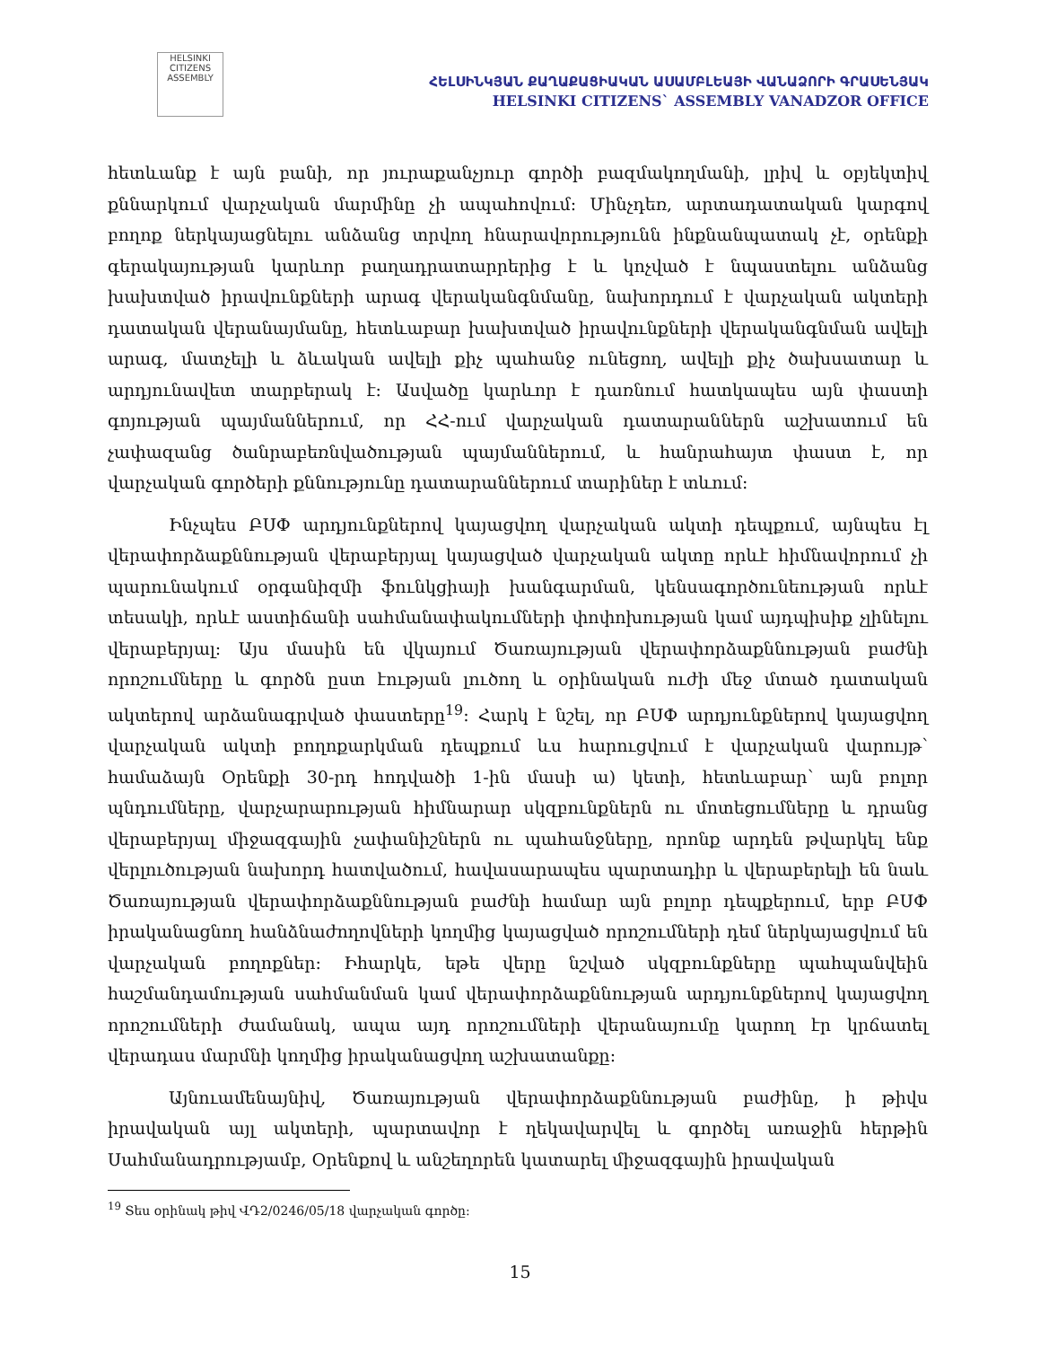HELSINKI CITIZENS ASSEMBLY
ՀԵԼՍԻՆԿՅԱՆ ՔԱՂԱՔԱՑԻԱԿԱՆ ԱՍԱՄԲԼԵԱՅԻ ՎԱՆԱՁՈՐԻ ԳՐԱՍԵՆՅԱԿ
HELSINKI CITIZENS` ASSEMBLY VANADZOR OFFICE
հետևանք է այն բանի, որ յուրաքանչյուր գործի բազմակողմանի, լրիվ և օբյեկտիվ քննարկում վարչական մարմինը չի ապահովում: Մինչդեռ, արտադատական կարգով բողոք ներկայացնելու անձանց տրվող հնարավորությունն ինքնանպատակ չէ, օրենքի գերակայության կարևոր բաղադրատարրերից է և կոչված է նպաստելու անձանց խախտված իրավունքների արագ վերականգնմանը, նախորդում է վարչական ակտերի դատական վերանայմանը, հետևաբար խախտված իրավունքների վերականգնման ավելի արագ, մատչելի և ձևական ավելի քիչ պահանջ ունեցող, ավելի քիչ ծախսատար և արդյունավետ տարբերակ է: Ասվածը կարևոր է դառնում հատկապես այն փաստի գոյության պայմաններում, որ ՀՀ-ում վարչական դատարաններն աշխատում են չափազանց ծանրաբեռնվածության պայմաններում, և հանրահայտ փաստ է, որ վարչական գործերի քննությունը դատարաններում տարիներ է տևում:
Ինչպես ԲՍՓ արդյունքներով կայացվող վարչական ակտի դեպքում, այնպես էլ վերափորձաքննության վերաբերյալ կայացված վարչական ակտը որևէ հիմնավորում չի պարունակում օրգանիզմի ֆունկցիայի խանգարման, կենսագործունեության որևէ տեսակի, որևէ աստիճանի սահմանափակումների փոփոխության կամ այդպիսիք չլինելու վերաբերյալ: Այս մասին են վկայում Ծառայության վերափորձաքննության բաժնի որոշումները և գործն ըստ էության լուծող և օրինական ուժի մեջ մտած դատական ակտերով արձանագրված փաստերը<sup>19</sup>: Հարկ է նշել, որ ԲՍՓ արդյունքներով կայացվող վարչական ակտի բողոքարկման դեպքում ևս հարուցվում է վարչական վարույթ՝ համաձայն Օրենքի 30-րդ հոդվածի 1-ին մասի ա) կետի, հետևաբար՝ այն բոլոր պնդումները, վարչարարության հիմնարար սկզբունքներն ու մոտեցումները և դրանց վերաբերյալ միջազգային չափանիշներն ու պահանջները, որոնք արդեն թվարկել ենք վերլուծության նախորդ հատվածում, հավասարապես պարտադիր և վերաբերելի են նաև Ծառայության վերափորձաքննության բաժնի համար այն բոլոր դեպքերում, երբ ԲՍՓ իրականացնող հանձնաժողովների կողմից կայացված որոշումների դեմ ներկայացվում են վարչական բողոքներ: Իհարկե, եթե վերը նշված սկզբունքները պահպանվեին հաշմանդամության սահմանման կամ վերափորձաքննության արդյունքներով կայացվող որոշումների ժամանակ, ապա այդ որոշումների վերանայումը կարող էր կրճատել վերադաս մարմնի կողմից իրականացվող աշխատանքը:
Այնուամենայնիվ, Ծառայության վերափորձաքննության բաժինը, ի թիվս իրավական այլ ակտերի, պարտավոր է ղեկավարվել և գործել առաջին հերթին Սահմանադրությամբ, Օրենքով և անշեղորեն կատարել միջազգային իրավական
<sup>19</sup> Տես օրինակ թիվ ՎԴ2/0246/05/18 վարչական գործը:
15